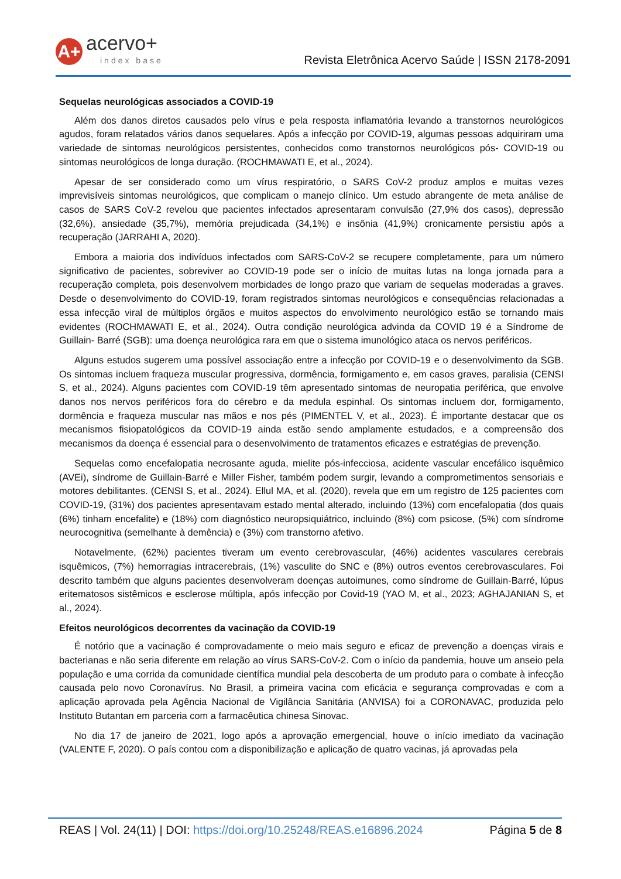A+
acervo+
index base
Revista Eletrônica Acervo Saúde | ISSN 2178-2091
Sequelas neurológicas associados a COVID-19
Além dos danos diretos causados pelo vírus e pela resposta inflamatória levando a transtornos neurológicos agudos, foram relatados vários danos sequelares. Após a infecção por COVID-19, algumas pessoas adquiriram uma variedade de sintomas neurológicos persistentes, conhecidos como transtornos neurológicos pós- COVID-19 ou sintomas neurológicos de longa duração. (ROCHMAWATI E, et al., 2024).
Apesar de ser considerado como um vírus respiratório, o SARS CoV-2 produz amplos e muitas vezes imprevisíveis sintomas neurológicos, que complicam o manejo clínico. Um estudo abrangente de meta análise de casos de SARS CoV-2 revelou que pacientes infectados apresentaram convulsão (27,9% dos casos), depressão (32,6%), ansiedade (35,7%), memória prejudicada (34,1%) e insônia (41,9%) cronicamente persistiu após a recuperação (JARRAHI A, 2020).
Embora a maioria dos indivíduos infectados com SARS-CoV-2 se recupere completamente, para um número significativo de pacientes, sobreviver ao COVID-19 pode ser o início de muitas lutas na longa jornada para a recuperação completa, pois desenvolvem morbidades de longo prazo que variam de sequelas moderadas a graves. Desde o desenvolvimento do COVID-19, foram registrados sintomas neurológicos e consequências relacionadas a essa infecção viral de múltiplos órgãos e muitos aspectos do envolvimento neurológico estão se tornando mais evidentes (ROCHMAWATI E, et al., 2024). Outra condição neurológica advinda da COVID 19 é a Síndrome de Guillain- Barré (SGB): uma doença neurológica rara em que o sistema imunológico ataca os nervos periféricos.
Alguns estudos sugerem uma possível associação entre a infecção por COVID-19 e o desenvolvimento da SGB. Os sintomas incluem fraqueza muscular progressiva, dormência, formigamento e, em casos graves, paralisia (CENSI S, et al., 2024). Alguns pacientes com COVID-19 têm apresentado sintomas de neuropatia periférica, que envolve danos nos nervos periféricos fora do cérebro e da medula espinhal. Os sintomas incluem dor, formigamento, dormência e fraqueza muscular nas mãos e nos pés (PIMENTEL V, et al., 2023). É importante destacar que os mecanismos fisiopatológicos da COVID-19 ainda estão sendo amplamente estudados, e a compreensão dos mecanismos da doença é essencial para o desenvolvimento de tratamentos eficazes e estratégias de prevenção.
Sequelas como encefalopatia necrosante aguda, mielite pós-infecciosa, acidente vascular encefálico isquêmico (AVEi), síndrome de Guillain-Barré e Miller Fisher, também podem surgir, levando a comprometimentos sensoriais e motores debilitantes. (CENSI S, et al., 2024). Ellul MA, et al. (2020), revela que em um registro de 125 pacientes com COVID-19, (31%) dos pacientes apresentavam estado mental alterado, incluindo (13%) com encefalopatia (dos quais (6%) tinham encefalite) e (18%) com diagnóstico neuropsiquiátrico, incluindo (8%) com psicose, (5%) com síndrome neurocognitiva (semelhante à demência) e (3%) com transtorno afetivo.
Notavelmente, (62%) pacientes tiveram um evento cerebrovascular, (46%) acidentes vasculares cerebrais isquêmicos, (7%) hemorragias intracerebrais, (1%) vasculite do SNC e (8%) outros eventos cerebrovasculares. Foi descrito também que alguns pacientes desenvolveram doenças autoimunes, como síndrome de Guillain-Barré, lúpus eritematosos sistêmicos e esclerose múltipla, após infecção por Covid-19 (YAO M, et al., 2023; AGHAJANIAN S, et al., 2024).
Efeitos neurológicos decorrentes da vacinação da COVID-19
É notório que a vacinação é comprovadamente o meio mais seguro e eficaz de prevenção a doenças virais e bacterianas e não seria diferente em relação ao vírus SARS-CoV-2. Com o início da pandemia, houve um anseio pela população e uma corrida da comunidade científica mundial pela descoberta de um produto para o combate à infecção causada pelo novo Coronavírus. No Brasil, a primeira vacina com eficácia e segurança comprovadas e com a aplicação aprovada pela Agência Nacional de Vigilância Sanitária (ANVISA) foi a CORONAVAC, produzida pelo Instituto Butantan em parceria com a farmacêutica chinesa Sinovac.
No dia 17 de janeiro de 2021, logo após a aprovação emergencial, houve o início imediato da vacinação (VALENTE F, 2020). O país contou com a disponibilização e aplicação de quatro vacinas, já aprovadas pela
REAS | Vol. 24(11) | DOI: https://doi.org/10.25248/REAS.e16896.2024 Página 5 de 8